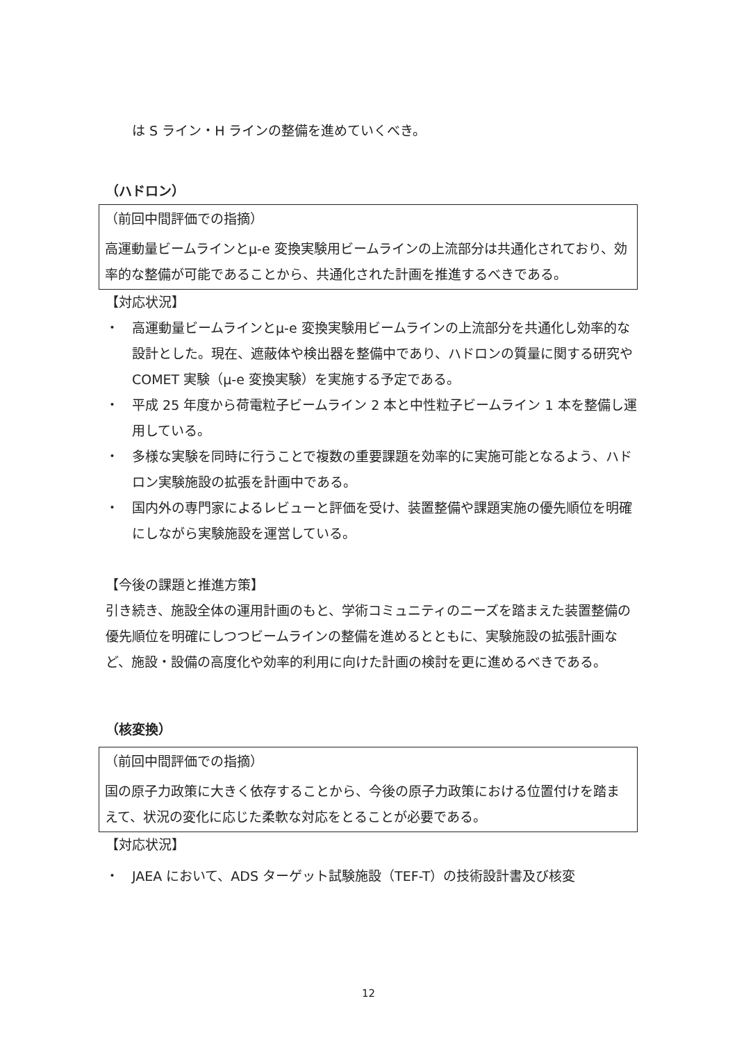は S ライン・H ラインの整備を進めていくべき。
（ハドロン）
（前回中間評価での指摘）
高運動量ビームラインとμ-e 変換実験用ビームラインの上流部分は共通化されており、効率的な整備が可能であることから、共通化された計画を推進するべきである。
【対応状況】
・　高運動量ビームラインとμ-e 変換実験用ビームラインの上流部分を共通化し効率的な設計とした。現在、遮蔽体や検出器を整備中であり、ハドロンの質量に関する研究や COMET 実験（μ-e 変換実験）を実施する予定である。
・　平成 25 年度から荷電粒子ビームライン 2 本と中性粒子ビームライン 1 本を整備し運用している。
・　多様な実験を同時に行うことで複数の重要課題を効率的に実施可能となるよう、ハドロン実験施設の拡張を計画中である。
・　国内外の専門家によるレビューと評価を受け、装置整備や課題実施の優先順位を明確にしながら実験施設を運営している。
【今後の課題と推進方策】
引き続き、施設全体の運用計画のもと、学術コミュニティのニーズを踏まえた装置整備の優先順位を明確にしつつビームラインの整備を進めるとともに、実験施設の拡張計画など、施設・設備の高度化や効率的利用に向けた計画の検討を更に進めるべきである。
（核変換）
（前回中間評価での指摘）
国の原子力政策に大きく依存することから、今後の原子力政策における位置付けを踏まえて、状況の変化に応じた柔軟な対応をとることが必要である。
【対応状況】
・　JAEA において、ADS ターゲット試験施設（TEF-T）の技術設計書及び核変
12